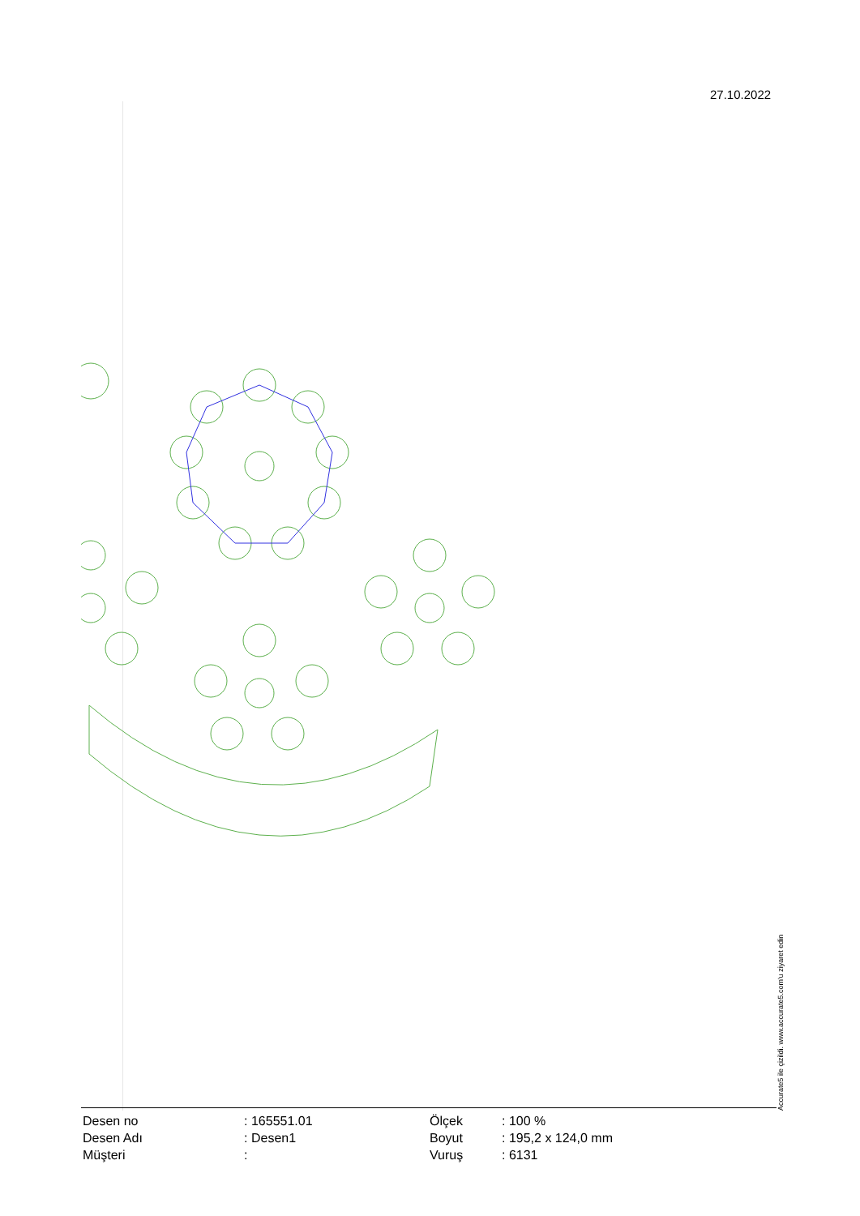27.10.2022
Accurate5 ile çizildi. www.accurate5.com'u ziyaret edin
| Desen no | : 165551.01 |
| Desen Adı | : Desen1 |
| Müşteri | : |
| Ölçek | : 100 % |
| Boyut | : 195,2 x 124,0 mm |
| Vuruş | : 6131 |